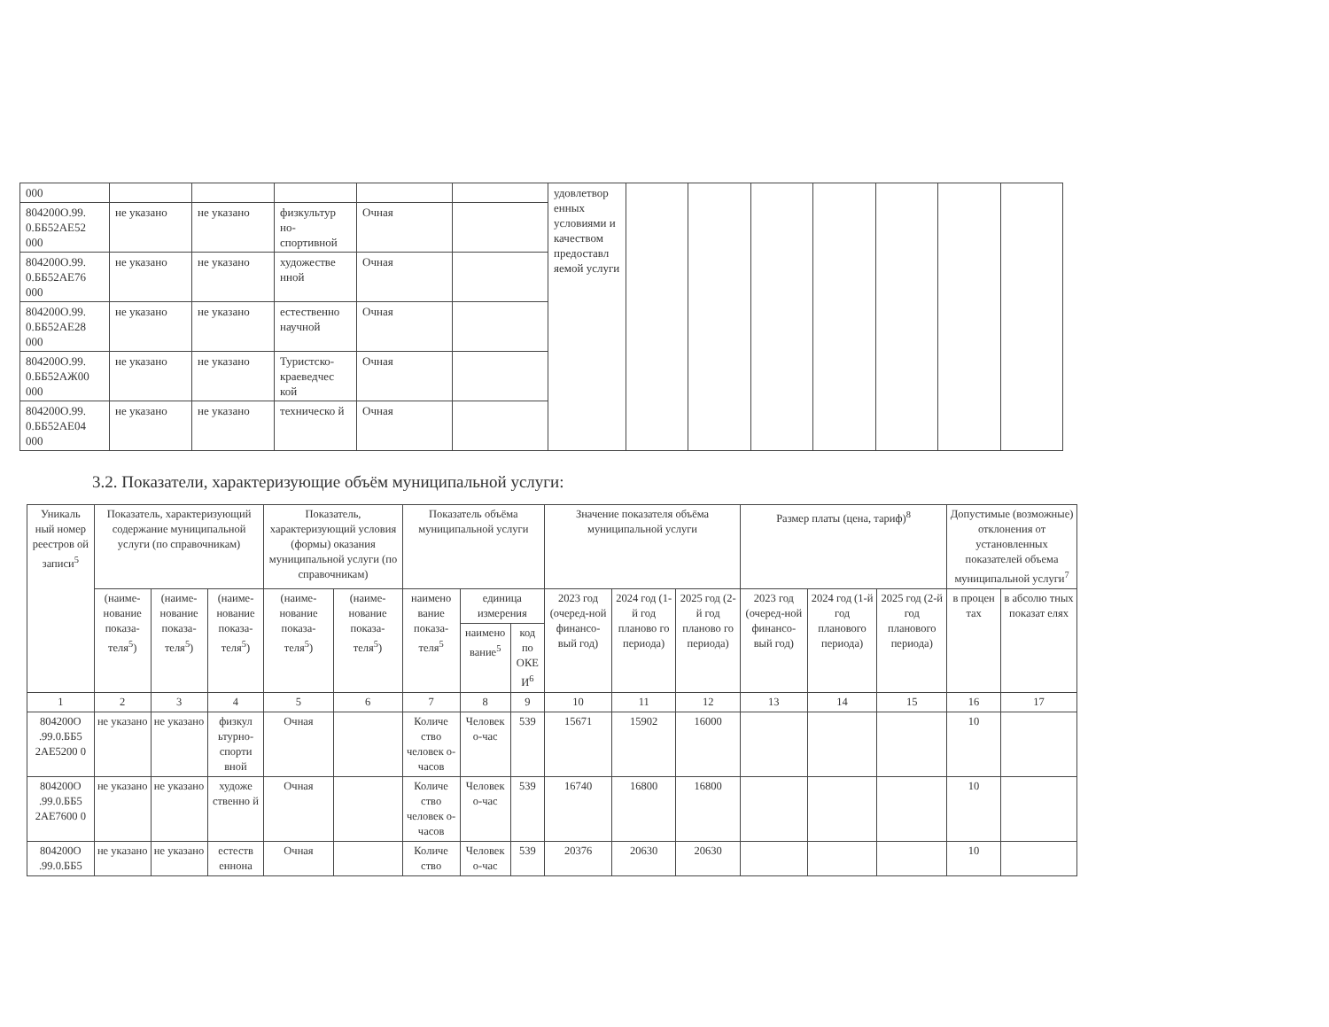| 000 | | | | | | удовлетвор енных условиями и качеством предоставл яемой услуги | | | | | | | |
| 804200О.99. 0.ББ52АЕ52 000 | не указано | не указано | физкультур но-спортивной | Очная | | | | | | | | | |
| 804200О.99. 0.ББ52АЕ76 000 | не указано | не указано | художестве нной | Очная | | | | | | | | | |
| 804200О.99. 0.ББ52АЕ28 000 | не указано | не указано | естественно научной | Очная | | | | | | | | | |
| 804200О.99. 0.ББ52АЖ00 000 | не указано | не указано | Туристско-краеведчес кой | Очная | | | | | | | | | |
| 804200О.99. 0.ББ52АЕ04 000 | не указано | не указано | техническо й | Очная | | | | | | | | | |
3.2. Показатели, характеризующие объём муниципальной услуги:
| Уникаль ный номер реестров ой записи<sup>5</sup> | Показатель, характеризующий содержание муниципальной услуги (по справочникам) | | | Показатель, характеризующий условия (формы) оказания муниципальной услуги (по справочникам) | | Показатель объёма муниципальной услуги | | | Значение показателя объёма муниципальной услуги | | | Размер платы (цена, тариф)<sup>8</sup> | | | Допустимые (возможные) отклонения от установленных показателей объема муниципальной услуги<sup>7</sup> | |
| --- | --- | --- | --- | --- | --- | --- | --- | --- | --- | --- | --- | --- | --- | --- | --- | --- |
| | (наиме-нование показа-теля<sup>5</sup>) | (наиме-нование показа-теля<sup>5</sup>) | (наиме-нование показа-теля<sup>5</sup>) | (наиме-нование показа-теля<sup>5</sup>) | (наиме-нование показа-теля<sup>5</sup>) | наимено вание показа-теля<sup>5</sup> | единица измерения | | 2023 год (очеред-ной финансо-вый год) | 2024 год (1-й год планово го периода) | 2025 год (2-й год планово го периода) | 2023 год (очеред-ной финансо-вый год) | 2024 год (1-й год планового периода) | 2025 год (2-й год планового периода) | в процен тах | в абсолю тных показат елях |
| | | | | | | | наимено вание<sup>5</sup> | код по ОКЕ И<sup>6</sup> | | | | | | | | |
| 1 | 2 | 3 | 4 | 5 | 6 | 7 | 8 | 9 | 10 | 11 | 12 | 13 | 14 | 15 | 16 | 17 |
| 804200О .99.0.ББ5 2АЕ5200 0 | не указано | не указано | физкул ьтурно-спорти вной | Очная | | Количе ство человек о-часов | Человек о-час | 539 | 15671 | 15902 | 16000 | | | | 10 | |
| 804200О .99.0.ББ5 2АЕ7600 0 | не указано | не указано | художе ственно й | Очная | | Количе ство человек о-часов | Человек о-час | 539 | 16740 | 16800 | 16800 | | | | 10 | |
| 804200О .99.0.ББ5 | не указано | не указано | естеств еннона | Очная | | Количе ство | Человек о-час | 539 | 20376 | 20630 | 20630 | | | | 10 | |